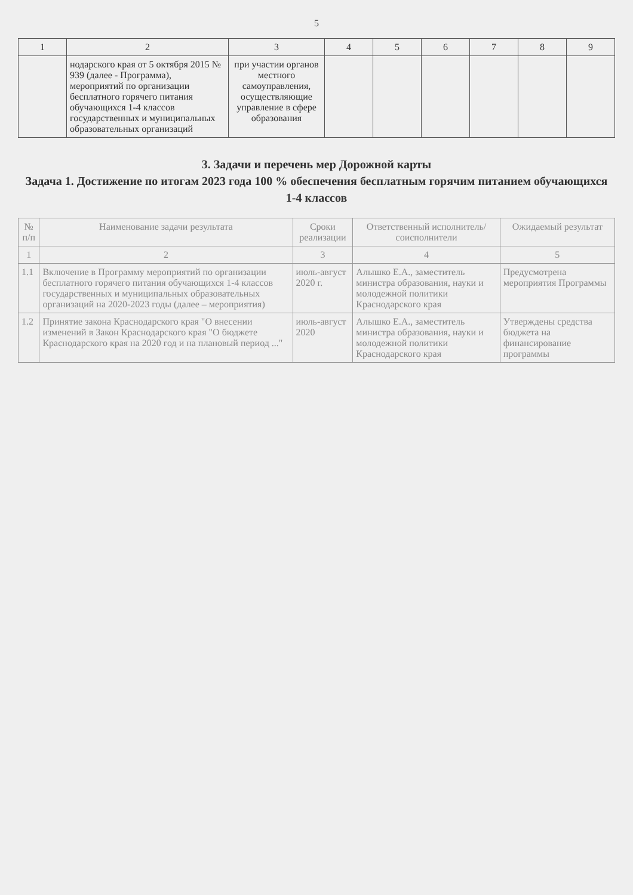5
| 1 | 2 | 3 | 4 | 5 | 6 | 7 | 8 | 9 |
| --- | --- | --- | --- | --- | --- | --- | --- | --- |
| | нодарского края от 5 октября 2015 № 939 (далее - Программа), мероприятий по организации бесплатного горячего питания обучающихся 1-4 классов государственных и муниципальных образовательных организаций | при участии органов местного самоуправления, осуществляющие управление в сфере образования | | | | | | |
3. Задачи и перечень мер Дорожной карты
Задача 1. Достижение по итогам 2023 года 100 % обеспечения бесплатным горячим питанием обучающихся
1-4 классов
| № п/п | Наименование задачи результата | Сроки реализации | Ответственный исполнитель/соисполнители | Ожидаемый результат |
| --- | --- | --- | --- | --- |
| 1 | 2 | 3 | 4 | 5 |
| 1.1 | Включение в Программу мероприятий по организации бесплатного горячего питания обучающихся 1-4 классов государственных и муниципальных образовательных организаций на 2020-2023 годы (далее – мероприятия) | июль-август 2020 г. | Алышко Е.А., заместитель министра образования, науки и молодежной политики Краснодарского края | Предусмотрена мероприятия Программы |
| 1.2 | Принятие закона Краснодарского края "О внесении изменений в Закон Краснодарского края "О бюджете Краснодарского края на 2020 год и на плановый период ..." | июль-август 2020 | Алышко Е.А., заместитель министра образования, науки и молодежной политики Краснодарского края | Утверждены средства бюджета на финансирование программы |